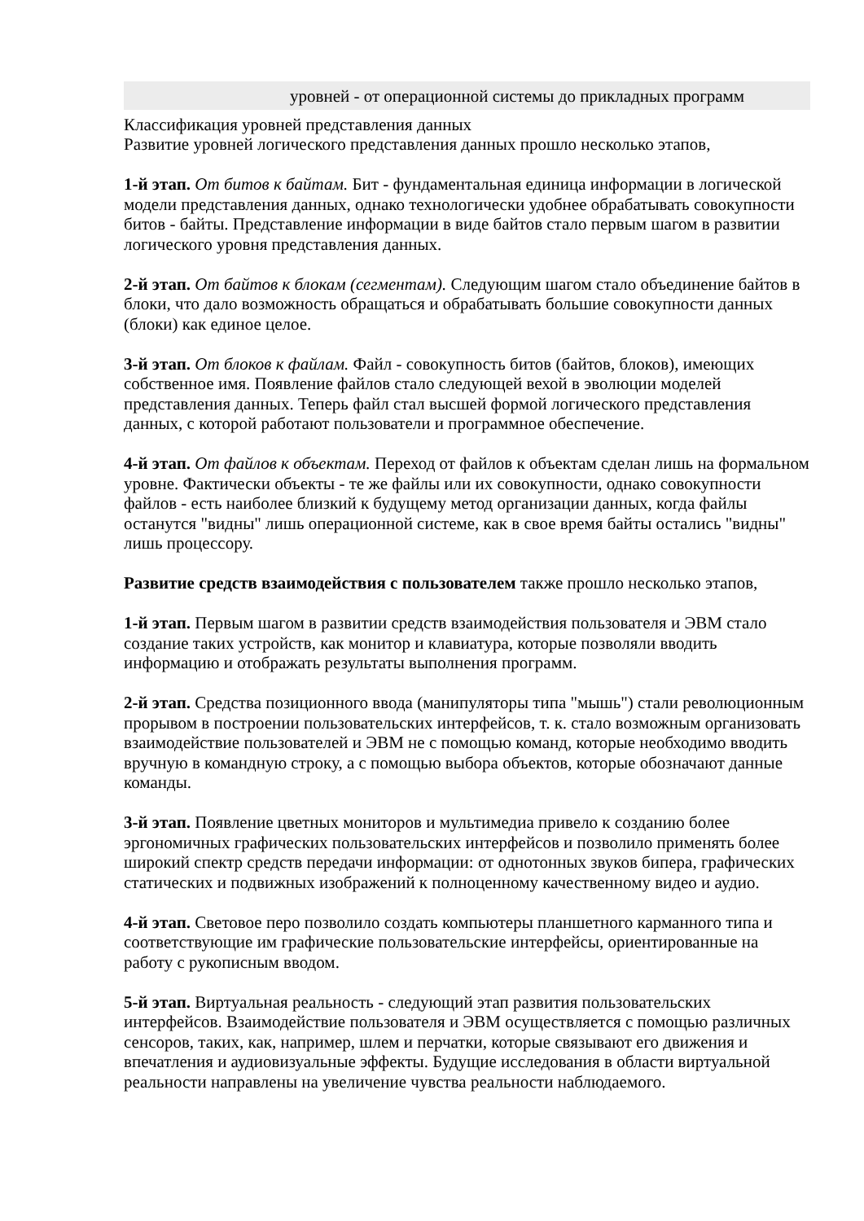| | уровней - от операционной системы до прикладных программ |
Классификация уровней представления данных
Развитие уровней логического представления данных прошло несколько этапов,
1-й этап. От битов к байтам. Бит - фундаментальная единица информации в логической модели представления данных, однако технологически удобнее обрабатывать совокупности битов - байты. Представление информации в виде байтов стало первым шагом в развитии логического уровня представления данных.
2-й этап. От байтов к блокам (сегментам). Следующим шагом стало объединение байтов в блоки, что дало возможность обращаться и обрабатывать большие совокупности данных (блоки) как единое целое.
3-й этап. От блоков к файлам. Файл - совокупность битов (байтов, блоков), имеющих собственное имя. Появление файлов стало следующей вехой в эволюции моделей представления данных. Теперь файл стал высшей формой логического представления данных, с которой работают пользователи и программное обеспечение.
4-й этап. От файлов к объектам. Переход от файлов к объектам сделан лишь на формальном уровне. Фактически объекты - те же файлы или их совокупности, однако совокупности файлов - есть наиболее близкий к будущему метод организации данных, когда файлы останутся "видны" лишь операционной системе, как в свое время байты остались "видны" лишь процессору.
Развитие средств взаимодействия с пользователем также прошло несколько этапов,
1-й этап. Первым шагом в развитии средств взаимодействия пользователя и ЭВМ стало создание таких устройств, как монитор и клавиатура, которые позволяли вводить информацию и отображать результаты выполнения программ.
2-й этап. Средства позиционного ввода (манипуляторы типа "мышь") стали революционным прорывом в построении пользовательских интерфейсов, т. к. стало возможным организовать взаимодействие пользователей и ЭВМ не с помощью команд, которые необходимо вводить вручную в командную строку, а с помощью выбора объектов, которые обозначают данные команды.
3-й этап. Появление цветных мониторов и мультимедиа привело к созданию более эргономичных графических пользовательских интерфейсов и позволило применять более широкий спектр средств передачи информации: от однотонных звуков бипера, графических статических и подвижных изображений к полноценному качественному видео и аудио.
4-й этап. Световое перо позволило создать компьютеры планшетного карманного типа и соответствующие им графические пользовательские интерфейсы, ориентированные на работу с рукописным вводом.
5-й этап. Виртуальная реальность - следующий этап развития пользовательских интерфейсов. Взаимодействие пользователя и ЭВМ осуществляется с помощью различных сенсоров, таких, как, например, шлем и перчатки, которые связывают его движения и впечатления и аудиовизуальные эффекты. Будущие исследования в области виртуальной реальности направлены на увеличение чувства реальности наблюдаемого.